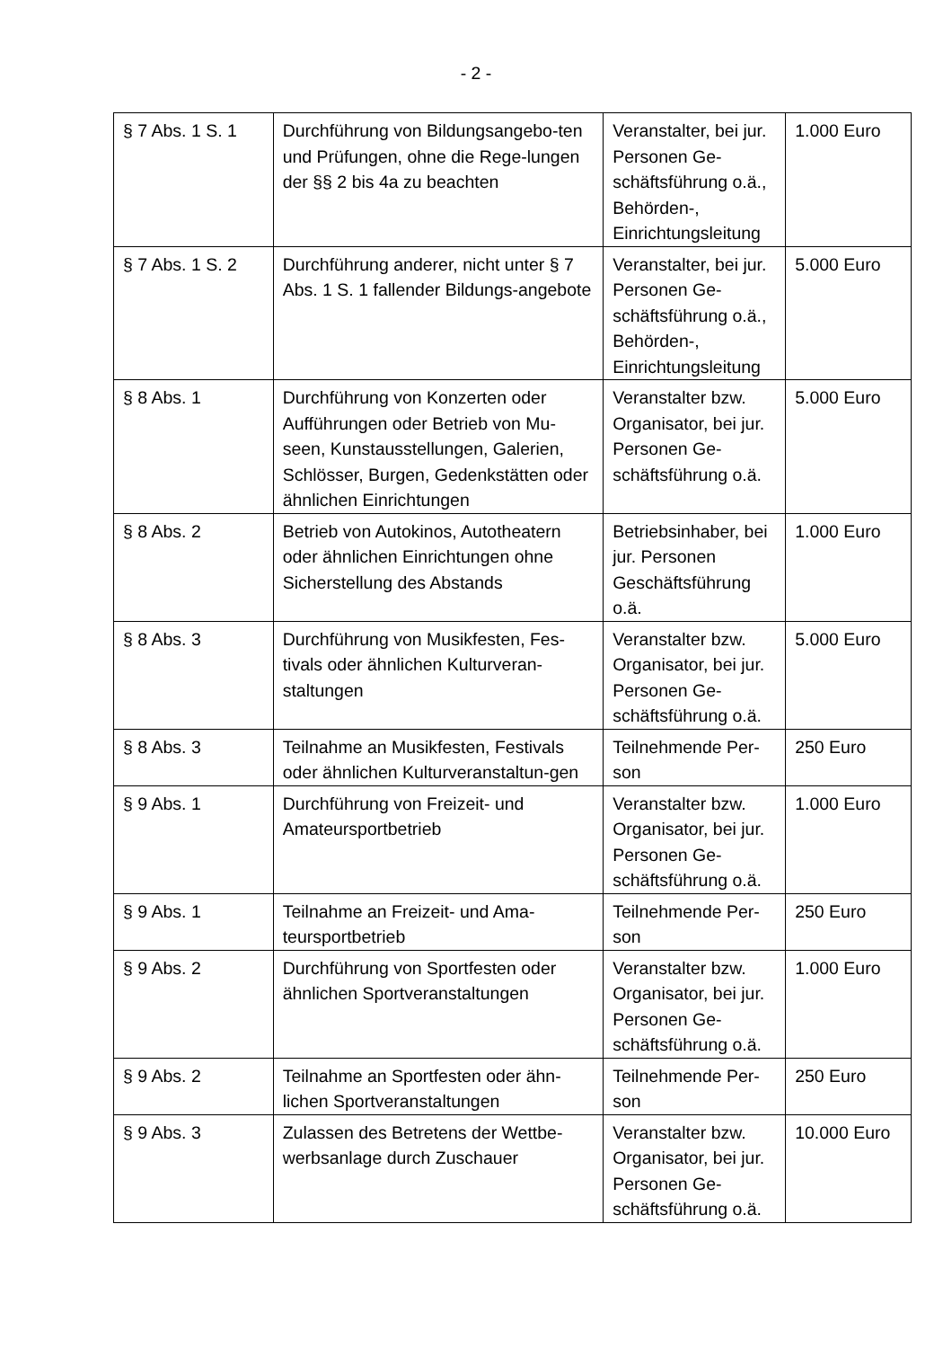- 2 -
| § 7 Abs. 1 S. 1 | Durchführung von Bildungsangebo-ten und Prüfungen, ohne die Rege-lungen der §§ 2 bis 4a zu beachten | Veranstalter, bei jur. Personen Ge-schäftsführung o.ä., Behörden-, Einrichtungsleitung | 1.000 Euro |
| § 7 Abs. 1 S. 2 | Durchführung anderer, nicht unter § 7 Abs. 1 S. 1 fallender Bildungs-angebote | Veranstalter, bei jur. Personen Ge-schäftsführung o.ä., Behörden-, Einrichtungsleitung | 5.000 Euro |
| § 8 Abs. 1 | Durchführung von Konzerten oder Aufführungen oder Betrieb von Mu-seen, Kunstausstellungen, Galerien, Schlösser, Burgen, Gedenkstätten oder ähnlichen Einrichtungen | Veranstalter bzw. Organisator, bei jur. Personen Ge-schäftsführung o.ä. | 5.000 Euro |
| § 8 Abs. 2 | Betrieb von Autokinos, Autotheatern oder ähnlichen Einrichtungen ohne Sicherstellung des Abstands | Betriebsinhaber, bei jur. Personen Geschäftsführung o.ä. | 1.000 Euro |
| § 8 Abs. 3 | Durchführung von Musikfesten, Fes-tivals oder ähnlichen Kulturveran-staltungen | Veranstalter bzw. Organisator, bei jur. Personen Ge-schäftsführung o.ä. | 5.000 Euro |
| § 8 Abs. 3 | Teilnahme an Musikfesten, Festivals oder ähnlichen Kulturveranstaltun-gen | Teilnehmende Per-son | 250 Euro |
| § 9 Abs. 1 | Durchführung von Freizeit- und Amateursportbetrieb | Veranstalter bzw. Organisator, bei jur. Personen Ge-schäftsführung o.ä. | 1.000 Euro |
| § 9 Abs. 1 | Teilnahme an Freizeit- und Ama-teursportbetrieb | Teilnehmende Per-son | 250 Euro |
| § 9 Abs. 2 | Durchführung von Sportfesten oder ähnlichen Sportveranstaltungen | Veranstalter bzw. Organisator, bei jur. Personen Ge-schäftsführung o.ä. | 1.000 Euro |
| § 9 Abs. 2 | Teilnahme an Sportfesten oder ähn-lichen Sportveranstaltungen | Teilnehmende Per-son | 250 Euro |
| § 9 Abs. 3 | Zulassen des Betretens der Wettbe-werbsanlage durch Zuschauer | Veranstalter bzw. Organisator, bei jur. Personen Ge-schäftsführung o.ä. | 10.000 Euro |